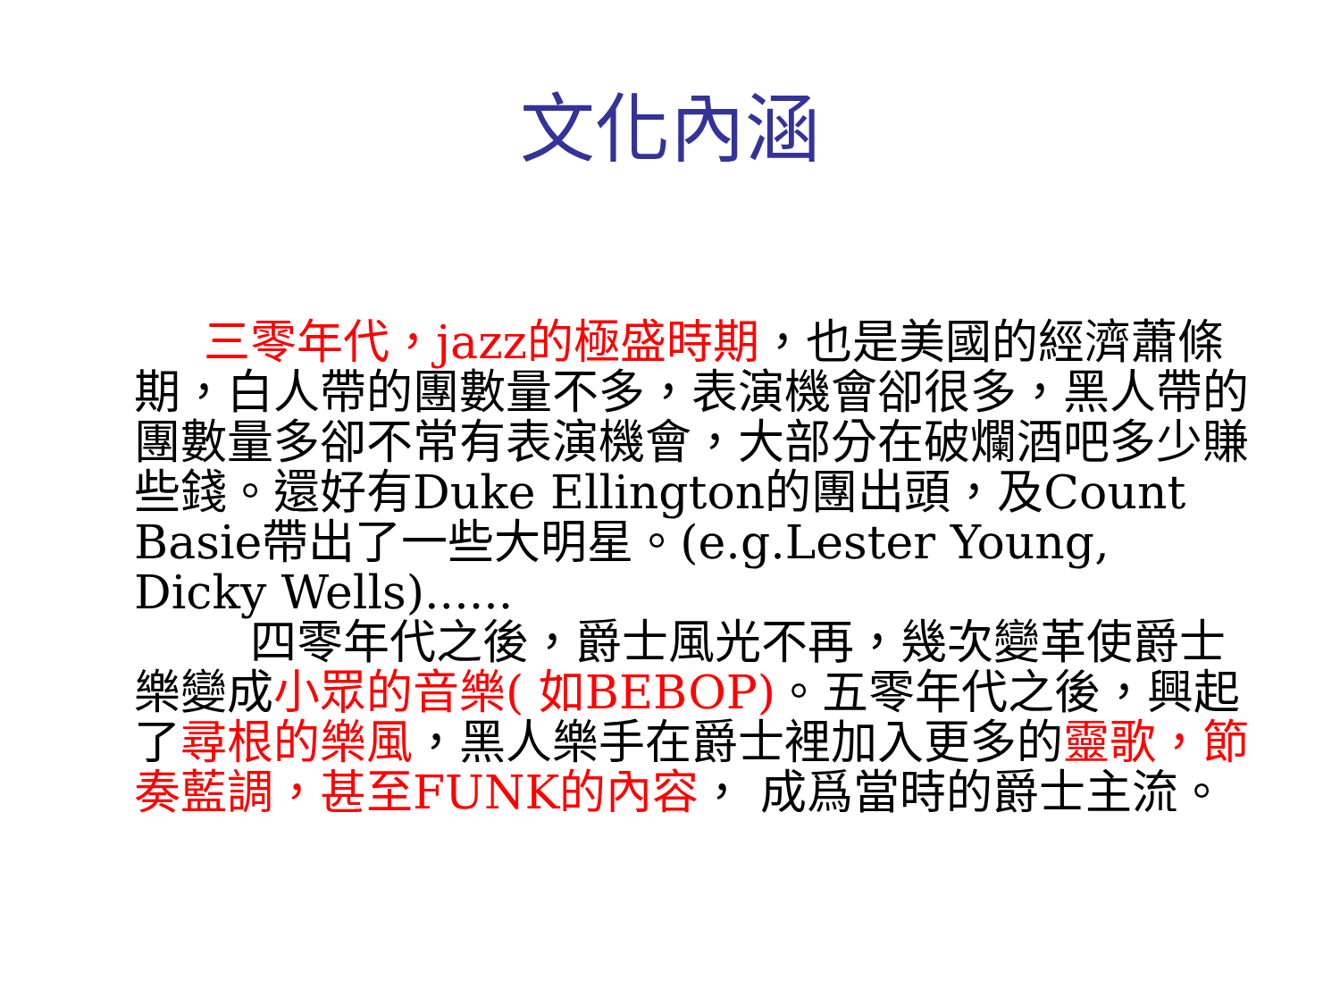文化內涵
  三零年代，jazz的極盛時期，也是美國的經濟蕭條期，白人帶的團數量不多，表演機會卻很多，黑人帶的團數量多卻不常有表演機會，大部分在破爛酒吧多少賺些錢。還好有Duke Ellington的團出頭，及Count Basie帶出了一些大明星。(e.g.Lester Young, Dicky Wells)......
   四零年代之後，爵士風光不再，幾次變革使爵士樂變成小眾的音樂( 如BEBOP)。五零年代之後，興起了尋根的樂風，黑人樂手在爵士裡加入更多的靈歌，節奏藍調，甚至FUNK的內容， 成爲當時的爵士主流。